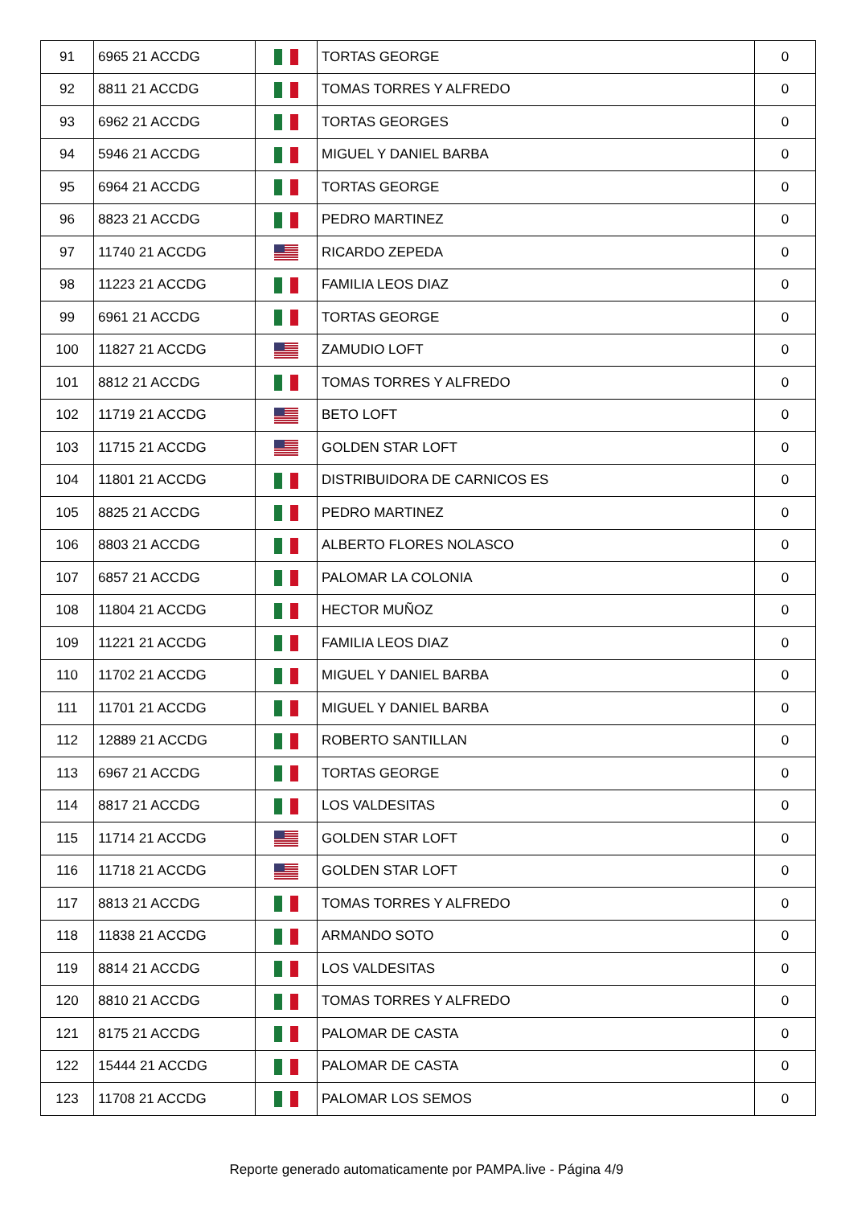| 91 | 6965 21 ACCDG | | TORTAS GEORGE | 0 |
| 92 | 8811 21 ACCDG | | TOMAS TORRES Y ALFREDO | 0 |
| 93 | 6962 21 ACCDG | | TORTAS GEORGES | 0 |
| 94 | 5946 21 ACCDG | | MIGUEL Y DANIEL BARBA | 0 |
| 95 | 6964 21 ACCDG | | TORTAS GEORGE | 0 |
| 96 | 8823 21 ACCDG | | PEDRO MARTINEZ | 0 |
| 97 | 11740 21 ACCDG | | RICARDO ZEPEDA | 0 |
| 98 | 11223 21 ACCDG | | FAMILIA LEOS DIAZ | 0 |
| 99 | 6961 21 ACCDG | | TORTAS GEORGE | 0 |
| 100 | 11827 21 ACCDG | | ZAMUDIO LOFT | 0 |
| 101 | 8812 21 ACCDG | | TOMAS TORRES Y ALFREDO | 0 |
| 102 | 11719 21 ACCDG | | BETO LOFT | 0 |
| 103 | 11715 21 ACCDG | | GOLDEN STAR LOFT | 0 |
| 104 | 11801 21 ACCDG | | DISTRIBUIDORA DE CARNICOS ES | 0 |
| 105 | 8825 21 ACCDG | | PEDRO MARTINEZ | 0 |
| 106 | 8803 21 ACCDG | | ALBERTO FLORES NOLASCO | 0 |
| 107 | 6857 21 ACCDG | | PALOMAR LA COLONIA | 0 |
| 108 | 11804 21 ACCDG | | HECTOR MUÑOZ | 0 |
| 109 | 11221 21 ACCDG | | FAMILIA LEOS DIAZ | 0 |
| 110 | 11702 21 ACCDG | | MIGUEL Y DANIEL BARBA | 0 |
| 111 | 11701 21 ACCDG | | MIGUEL Y DANIEL BARBA | 0 |
| 112 | 12889 21 ACCDG | | ROBERTO SANTILLAN | 0 |
| 113 | 6967 21 ACCDG | | TORTAS GEORGE | 0 |
| 114 | 8817 21 ACCDG | | LOS VALDESITAS | 0 |
| 115 | 11714 21 ACCDG | | GOLDEN STAR LOFT | 0 |
| 116 | 11718 21 ACCDG | | GOLDEN STAR LOFT | 0 |
| 117 | 8813 21 ACCDG | | TOMAS TORRES Y ALFREDO | 0 |
| 118 | 11838 21 ACCDG | | ARMANDO SOTO | 0 |
| 119 | 8814 21 ACCDG | | LOS VALDESITAS | 0 |
| 120 | 8810 21 ACCDG | | TOMAS TORRES Y ALFREDO | 0 |
| 121 | 8175 21 ACCDG | | PALOMAR DE CASTA | 0 |
| 122 | 15444 21 ACCDG | | PALOMAR DE CASTA | 0 |
| 123 | 11708 21 ACCDG | | PALOMAR LOS SEMOS | 0 |
Reporte generado automaticamente por PAMPA.live - Página 4/9